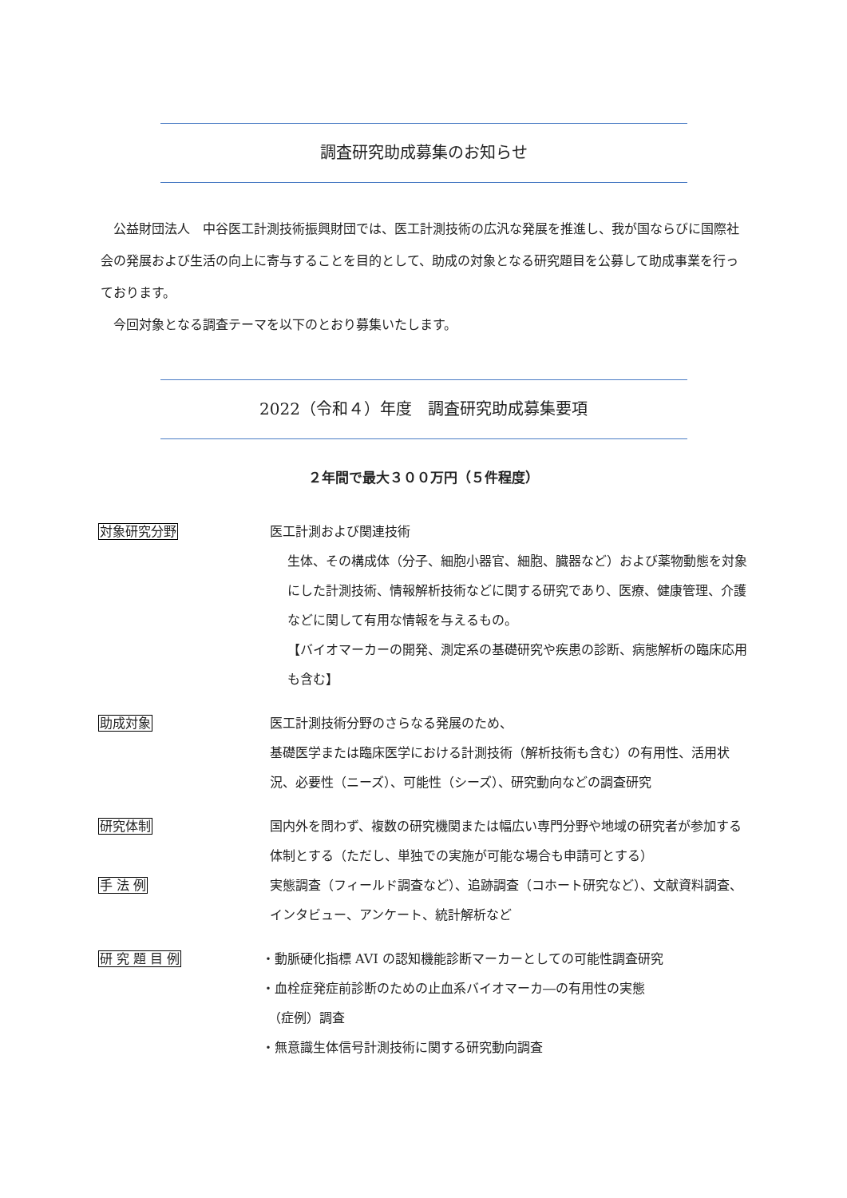調査研究助成募集のお知らせ
公益財団法人　中谷医工計測技術振興財団では、医工計測技術の広汎な発展を推進し、我が国ならびに国際社会の発展および生活の向上に寄与することを目的として、助成の対象となる研究題目を公募して助成事業を行っております。
今回対象となる調査テーマを以下のとおり募集いたします。
2022（令和４）年度　調査研究助成募集要項
２年間で最大３００万円（５件程度）
対象研究分野 医工計測および関連技術
生体、その構成体（分子、細胞小器官、細胞、臓器など）および薬物動態を対象にした計測技術、情報解析技術などに関する研究であり、医療、健康管理、介護などに関して有用な情報を与えるもの。
【バイオマーカーの開発、測定系の基礎研究や疾患の診断、病態解析の臨床応用も含む】
助成対象 医工計測技術分野のさらなる発展のため、
基礎医学または臨床医学における計測技術（解析技術も含む）の有用性、活用状況、必要性（ニーズ）、可能性（シーズ）、研究動向などの調査研究
研究体制 国内外を問わず、複数の研究機関または幅広い専門分野や地域の研究者が参加する体制とする（ただし、単独での実施が可能な場合も申請可とする）
手 法 例 実態調査（フィールド調査など）、追跡調査（コホート研究など）、文献資料調査、インタビュー、アンケート、統計解析など
研 究 題 目 例 ・動脈硬化指標 AVI の認知機能診断マーカーとしての可能性調査研究
・血栓症発症前診断のための止血系バイオマーカ―の有用性の実態
　（症例）調査
・無意識生体信号計測技術に関する研究動向調査